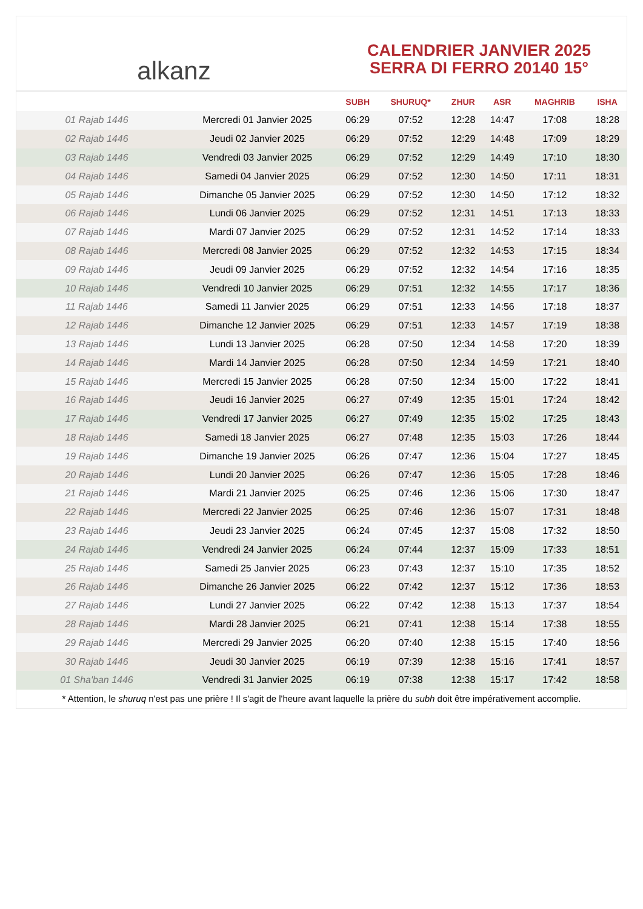alkanz
CALENDRIER JANVIER 2025
SERRA DI FERRO 20140 15°
| | | SUBH | SHURUQ* | ZHUR | ASR | MAGHRIB | ISHA |
| --- | --- | --- | --- | --- | --- | --- | --- |
| 01 Rajab 1446 | Mercredi 01 Janvier 2025 | 06:29 | 07:52 | 12:28 | 14:47 | 17:08 | 18:28 |
| 02 Rajab 1446 | Jeudi 02 Janvier 2025 | 06:29 | 07:52 | 12:29 | 14:48 | 17:09 | 18:29 |
| 03 Rajab 1446 | Vendredi 03 Janvier 2025 | 06:29 | 07:52 | 12:29 | 14:49 | 17:10 | 18:30 |
| 04 Rajab 1446 | Samedi 04 Janvier 2025 | 06:29 | 07:52 | 12:30 | 14:50 | 17:11 | 18:31 |
| 05 Rajab 1446 | Dimanche 05 Janvier 2025 | 06:29 | 07:52 | 12:30 | 14:50 | 17:12 | 18:32 |
| 06 Rajab 1446 | Lundi 06 Janvier 2025 | 06:29 | 07:52 | 12:31 | 14:51 | 17:13 | 18:33 |
| 07 Rajab 1446 | Mardi 07 Janvier 2025 | 06:29 | 07:52 | 12:31 | 14:52 | 17:14 | 18:33 |
| 08 Rajab 1446 | Mercredi 08 Janvier 2025 | 06:29 | 07:52 | 12:32 | 14:53 | 17:15 | 18:34 |
| 09 Rajab 1446 | Jeudi 09 Janvier 2025 | 06:29 | 07:52 | 12:32 | 14:54 | 17:16 | 18:35 |
| 10 Rajab 1446 | Vendredi 10 Janvier 2025 | 06:29 | 07:51 | 12:32 | 14:55 | 17:17 | 18:36 |
| 11 Rajab 1446 | Samedi 11 Janvier 2025 | 06:29 | 07:51 | 12:33 | 14:56 | 17:18 | 18:37 |
| 12 Rajab 1446 | Dimanche 12 Janvier 2025 | 06:29 | 07:51 | 12:33 | 14:57 | 17:19 | 18:38 |
| 13 Rajab 1446 | Lundi 13 Janvier 2025 | 06:28 | 07:50 | 12:34 | 14:58 | 17:20 | 18:39 |
| 14 Rajab 1446 | Mardi 14 Janvier 2025 | 06:28 | 07:50 | 12:34 | 14:59 | 17:21 | 18:40 |
| 15 Rajab 1446 | Mercredi 15 Janvier 2025 | 06:28 | 07:50 | 12:34 | 15:00 | 17:22 | 18:41 |
| 16 Rajab 1446 | Jeudi 16 Janvier 2025 | 06:27 | 07:49 | 12:35 | 15:01 | 17:24 | 18:42 |
| 17 Rajab 1446 | Vendredi 17 Janvier 2025 | 06:27 | 07:49 | 12:35 | 15:02 | 17:25 | 18:43 |
| 18 Rajab 1446 | Samedi 18 Janvier 2025 | 06:27 | 07:48 | 12:35 | 15:03 | 17:26 | 18:44 |
| 19 Rajab 1446 | Dimanche 19 Janvier 2025 | 06:26 | 07:47 | 12:36 | 15:04 | 17:27 | 18:45 |
| 20 Rajab 1446 | Lundi 20 Janvier 2025 | 06:26 | 07:47 | 12:36 | 15:05 | 17:28 | 18:46 |
| 21 Rajab 1446 | Mardi 21 Janvier 2025 | 06:25 | 07:46 | 12:36 | 15:06 | 17:30 | 18:47 |
| 22 Rajab 1446 | Mercredi 22 Janvier 2025 | 06:25 | 07:46 | 12:36 | 15:07 | 17:31 | 18:48 |
| 23 Rajab 1446 | Jeudi 23 Janvier 2025 | 06:24 | 07:45 | 12:37 | 15:08 | 17:32 | 18:50 |
| 24 Rajab 1446 | Vendredi 24 Janvier 2025 | 06:24 | 07:44 | 12:37 | 15:09 | 17:33 | 18:51 |
| 25 Rajab 1446 | Samedi 25 Janvier 2025 | 06:23 | 07:43 | 12:37 | 15:10 | 17:35 | 18:52 |
| 26 Rajab 1446 | Dimanche 26 Janvier 2025 | 06:22 | 07:42 | 12:37 | 15:12 | 17:36 | 18:53 |
| 27 Rajab 1446 | Lundi 27 Janvier 2025 | 06:22 | 07:42 | 12:38 | 15:13 | 17:37 | 18:54 |
| 28 Rajab 1446 | Mardi 28 Janvier 2025 | 06:21 | 07:41 | 12:38 | 15:14 | 17:38 | 18:55 |
| 29 Rajab 1446 | Mercredi 29 Janvier 2025 | 06:20 | 07:40 | 12:38 | 15:15 | 17:40 | 18:56 |
| 30 Rajab 1446 | Jeudi 30 Janvier 2025 | 06:19 | 07:39 | 12:38 | 15:16 | 17:41 | 18:57 |
| 01 Sha'ban 1446 | Vendredi 31 Janvier 2025 | 06:19 | 07:38 | 12:38 | 15:17 | 17:42 | 18:58 |
* Attention, le shuruq n'est pas une prière ! Il s'agit de l'heure avant laquelle la prière du subh doit être impérativement accomplie.